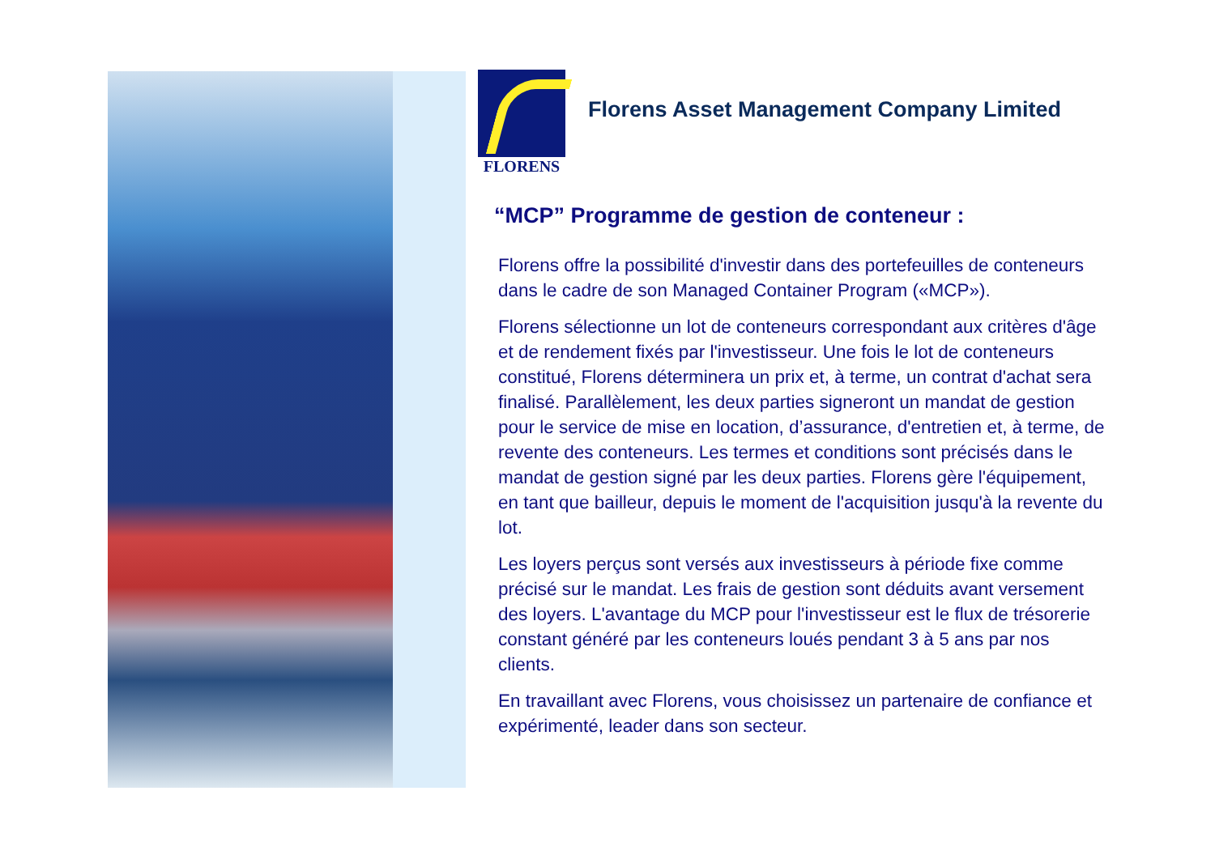FLORENS
Florens Asset Management Company Limited
“MCP” Programme de gestion de conteneur :
Florens offre la possibilité d'investir dans des portefeuilles de conteneurs dans le cadre de son Managed Container Program («MCP»).
Florens sélectionne un lot de conteneurs correspondant aux critères d'âge et de rendement fixés par l'investisseur. Une fois le lot de conteneurs constitué, Florens déterminera un prix et, à terme, un contrat d'achat sera finalisé. Parallèlement, les deux parties signeront un mandat de gestion pour le service de mise en location, d’assurance, d'entretien et, à terme, de revente des conteneurs. Les termes et conditions sont précisés dans le mandat de gestion signé par les deux parties. Florens gère l'équipement, en tant que bailleur, depuis le moment de l'acquisition jusqu'à la revente du lot.
Les loyers perçus sont versés aux investisseurs à période fixe comme précisé sur le mandat. Les frais de gestion sont déduits avant versement des loyers. L'avantage du MCP pour l'investisseur est le flux de trésorerie constant généré par les conteneurs loués pendant 3 à 5 ans par nos clients.
En travaillant avec Florens, vous choisissez un partenaire de confiance et expérimenté, leader dans son secteur.